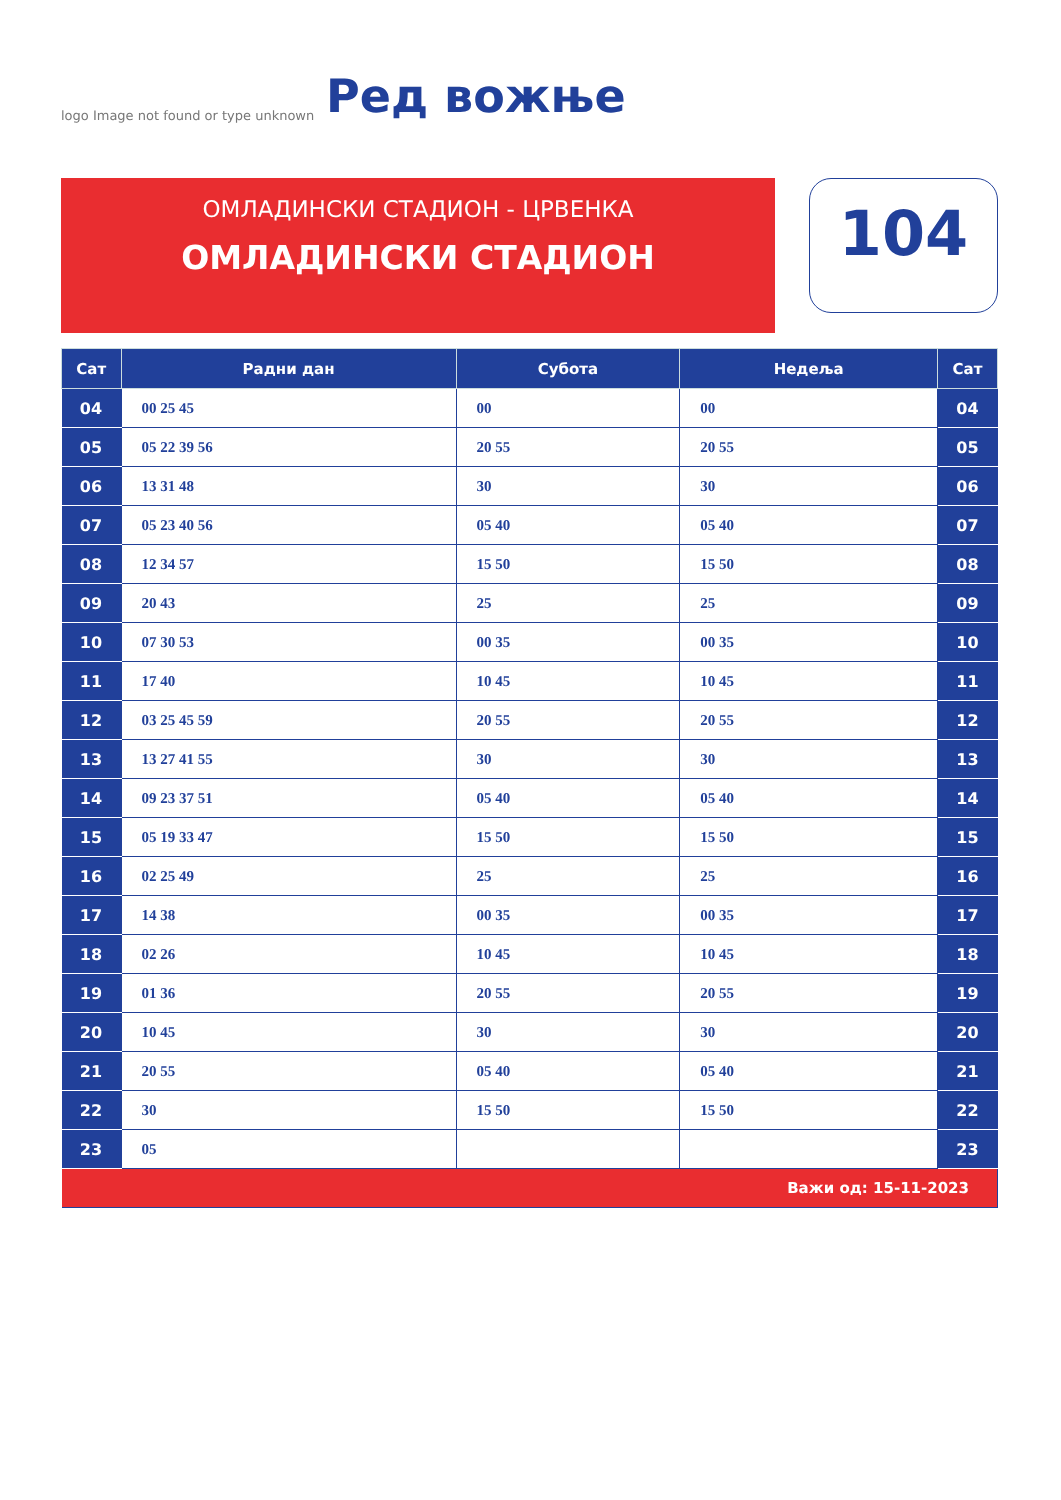logo Image not found or type unknown
Ред вожње
ОМЛАДИНСКИ СТАДИОН - ЦРВЕНКА
ОМЛАДИНСКИ СТАДИОН
104
| Сат | Радни дан | Субота | Недеља | Сат |
| --- | --- | --- | --- | --- |
| 04 | 00 25 45 | 00 | 00 | 04 |
| 05 | 05 22 39 56 | 20 55 | 20 55 | 05 |
| 06 | 13 31 48 | 30 | 30 | 06 |
| 07 | 05 23 40 56 | 05 40 | 05 40 | 07 |
| 08 | 12 34 57 | 15 50 | 15 50 | 08 |
| 09 | 20 43 | 25 | 25 | 09 |
| 10 | 07 30 53 | 00 35 | 00 35 | 10 |
| 11 | 17 40 | 10 45 | 10 45 | 11 |
| 12 | 03 25 45 59 | 20 55 | 20 55 | 12 |
| 13 | 13 27 41 55 | 30 | 30 | 13 |
| 14 | 09 23 37 51 | 05 40 | 05 40 | 14 |
| 15 | 05 19 33 47 | 15 50 | 15 50 | 15 |
| 16 | 02 25 49 | 25 | 25 | 16 |
| 17 | 14 38 | 00 35 | 00 35 | 17 |
| 18 | 02 26 | 10 45 | 10 45 | 18 |
| 19 | 01 36 | 20 55 | 20 55 | 19 |
| 20 | 10 45 | 30 | 30 | 20 |
| 21 | 20 55 | 05 40 | 05 40 | 21 |
| 22 | 30 | 15 50 | 15 50 | 22 |
| 23 | 05 | | | 23 |
| Важи од: 15-11-2023 | | | | |